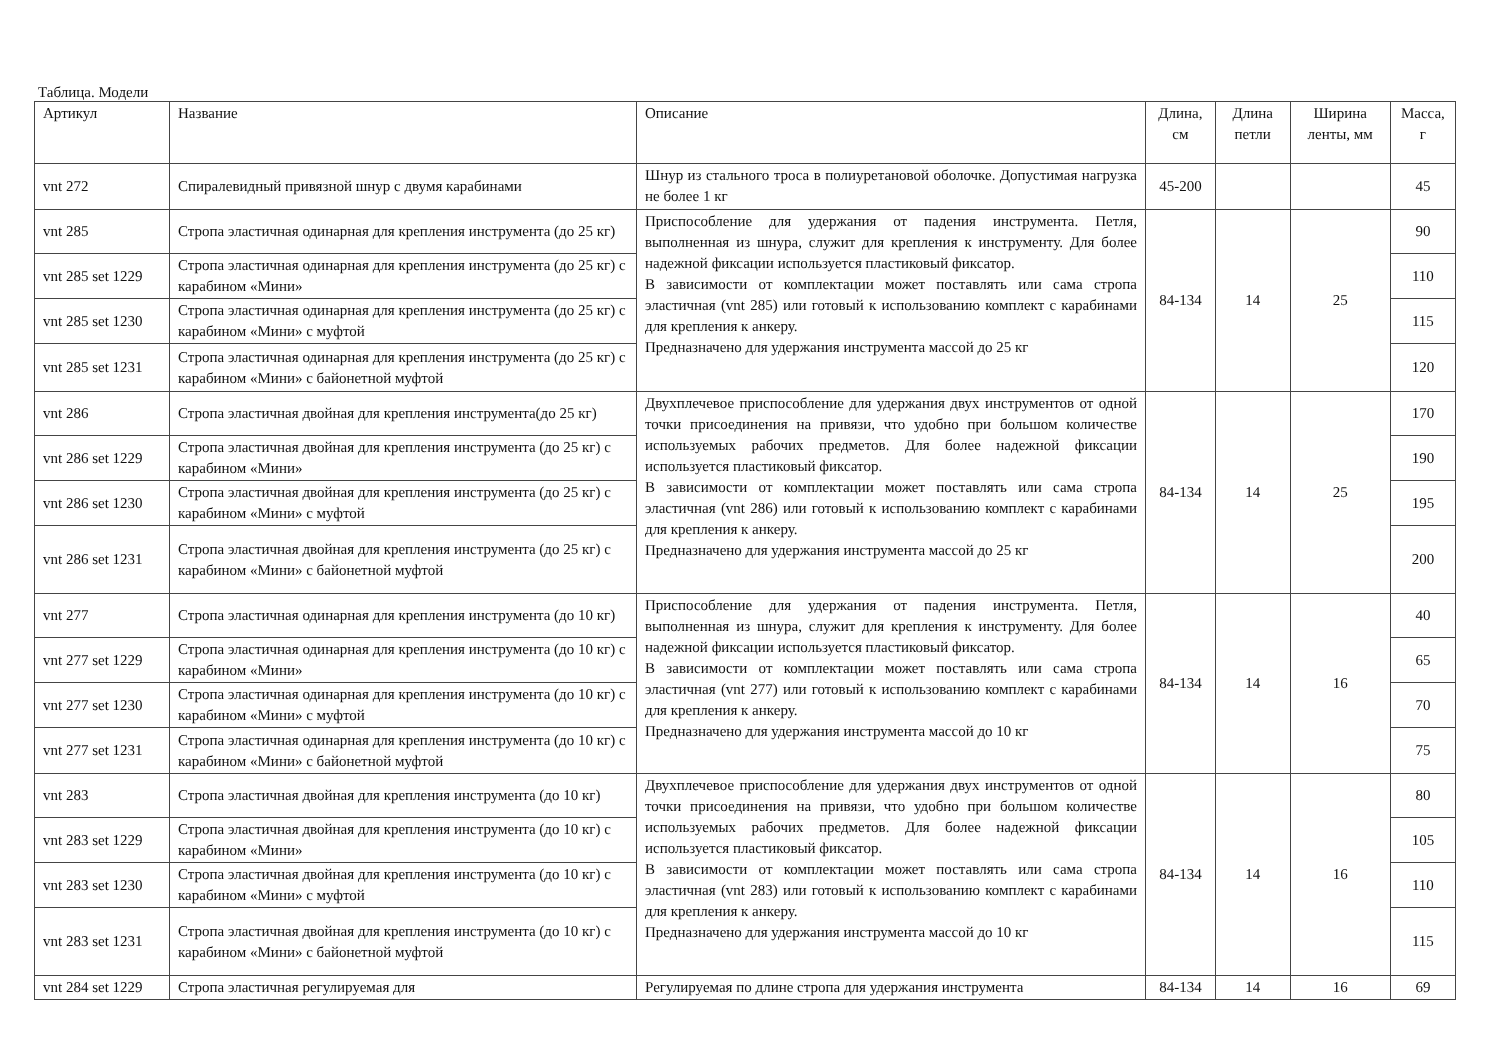Таблица. Модели
| Артикул | Название | Описание | Длина, см | Длина петли | Ширина ленты, мм | Масса, г |
| --- | --- | --- | --- | --- | --- | --- |
| vnt 272 | Спиралевидный привязной шнур с двумя карабинами | Шнур из стального троса в полиуретановой оболочке. Допустимая нагрузка не более 1 кг | 45-200 | | | 45 |
| vnt 285 | Стропа эластичная одинарная для крепления инструмента (до 25 кг) | Приспособление для удержания от падения инструмента. Петля, выполненная из шнура, служит для крепления к инструменту. Для более надежной фиксации используется пластиковый фиксатор. В зависимости от комплектации может поставлять или сама стропа эластичная (vnt 285) или готовый к использованию комплект с карабинами для крепления к анкеру. Предназначено для удержания инструмента массой до 25 кг | 84-134 | 14 | 25 | 90 |
| vnt 285 set 1229 | Стропа эластичная одинарная для крепления инструмента (до 25 кг) с карабином «Мини» | | | | | 110 |
| vnt 285 set 1230 | Стропа эластичная одинарная для крепления инструмента (до 25 кг) с карабином «Мини» с муфтой | | | | | 115 |
| vnt 285 set 1231 | Стропа эластичная одинарная для крепления инструмента (до 25 кг) с карабином «Мини» с байонетной муфтой | | | | | 120 |
| vnt 286 | Стропа эластичная двойная для крепления инструмента(до 25 кг) | Двухплечевое приспособление для удержания двух инструментов от одной точки присоединения на привязи, что удобно при большом количестве используемых рабочих предметов. Для более надежной фиксации используется пластиковый фиксатор. В зависимости от комплектации может поставлять или сама стропа эластичная (vnt 286) или готовый к использованию комплект с карабинами для крепления к анкеру. Предназначено для удержания инструмента массой до 25 кг | 84-134 | 14 | 25 | 170 |
| vnt 286 set 1229 | Стропа эластичная двойная для крепления инструмента (до 25 кг) с карабином «Мини» | | | | | 190 |
| vnt 286 set 1230 | Стропа эластичная двойная для крепления инструмента (до 25 кг) с карабином «Мини» с муфтой | | | | | 195 |
| vnt 286 set 1231 | Стропа эластичная двойная для крепления инструмента (до 25 кг) с карабином «Мини» с байонетной муфтой | | | | | 200 |
| vnt 277 | Стропа эластичная одинарная для крепления инструмента (до 10 кг) | Приспособление для удержания от падения инструмента. Петля, выполненная из шнура, служит для крепления к инструменту. Для более надежной фиксации используется пластиковый фиксатор. В зависимости от комплектации может поставлять или сама стропа эластичная (vnt 277) или готовый к использованию комплект с карабинами для крепления к анкеру. Предназначено для удержания инструмента массой до 10 кг | 84-134 | 14 | 16 | 40 |
| vnt 277 set 1229 | Стропа эластичная одинарная для крепления инструмента (до 10 кг) с карабином «Мини» | | | | | 65 |
| vnt 277 set 1230 | Стропа эластичная одинарная для крепления инструмента (до 10 кг) с карабином «Мини» с муфтой | | | | | 70 |
| vnt 277 set 1231 | Стропа эластичная одинарная для крепления инструмента (до 10 кг) с карабином «Мини» с байонетной муфтой | | | | | 75 |
| vnt 283 | Стропа эластичная двойная для крепления инструмента (до 10 кг) | Двухплечевое приспособление для удержания двух инструментов от одной точки присоединения на привязи, что удобно при большом количестве используемых рабочих предметов. Для более надежной фиксации используется пластиковый фиксатор. В зависимости от комплектации может поставлять или сама стропа эластичная (vnt 283) или готовый к использованию комплект с карабинами для крепления к анкеру. Предназначено для удержания инструмента массой до 10 кг | 84-134 | 14 | 16 | 80 |
| vnt 283 set 1229 | Стропа эластичная двойная для крепления инструмента (до 10 кг) с карабином «Мини» | | | | | 105 |
| vnt 283 set 1230 | Стропа эластичная двойная для крепления инструмента (до 10 кг) с карабином «Мини» с муфтой | | | | | 110 |
| vnt 283 set 1231 | Стропа эластичная двойная для крепления инструмента (до 10 кг) с карабином «Мини» с байонетной муфтой | | | | | 115 |
| vnt 284 set 1229 | Стропа эластичная регулируемая для | Регулируемая по длине стропа для удержания инструмента | 84-134 | 14 | 16 | 69 |